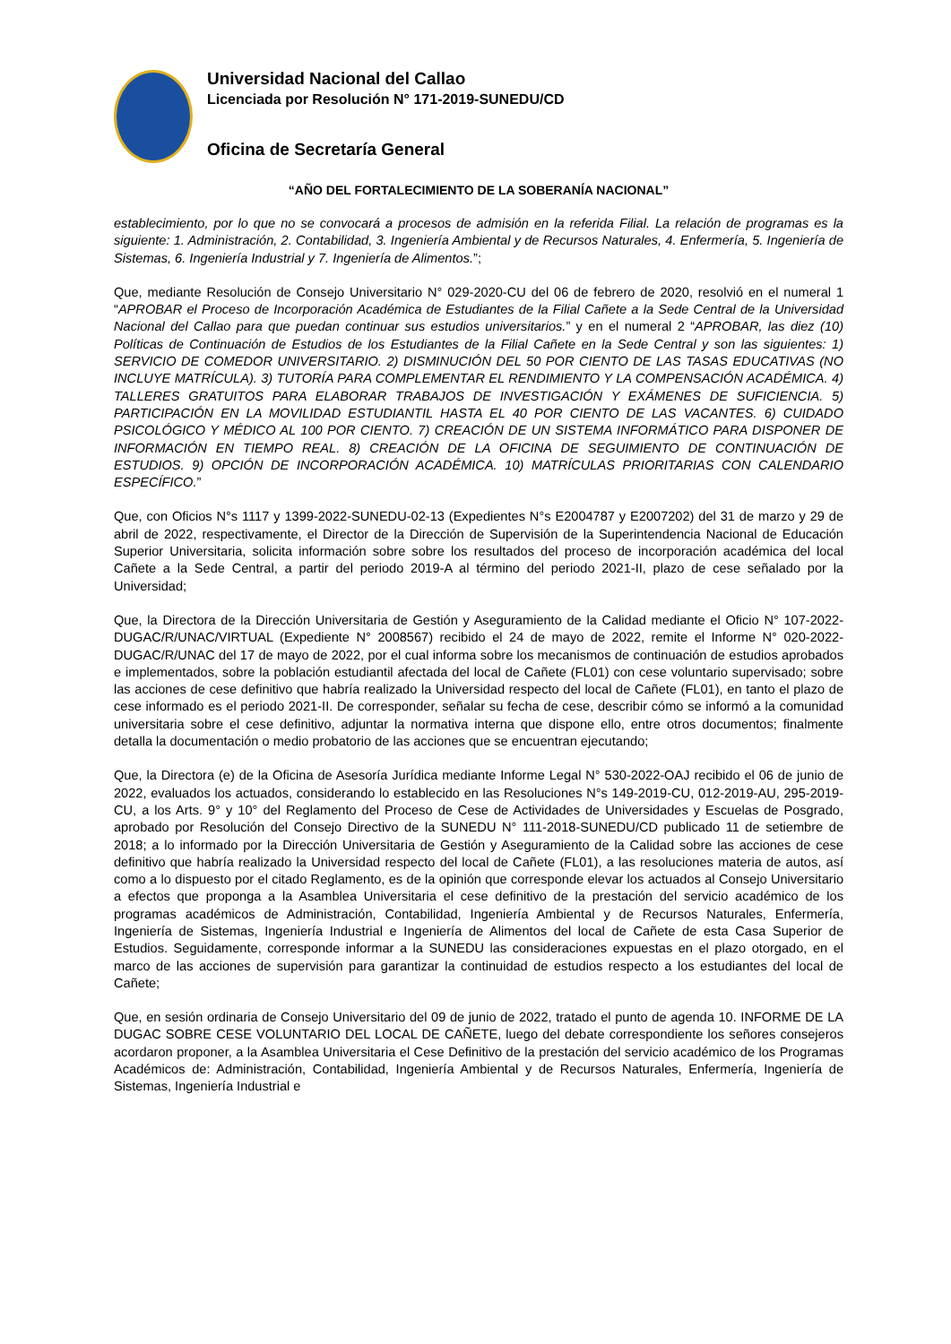Universidad Nacional del Callao
Licenciada por Resolución N° 171-2019-SUNEDU/CD
Oficina de Secretaría General
“AÑO DEL FORTALECIMIENTO DE LA SOBERANÍA NACIONAL”
establecimiento, por lo que no se convocará a procesos de admisión en la referida Filial. La relación de programas es la siguiente: 1. Administración, 2. Contabilidad, 3. Ingeniería Ambiental y de Recursos Naturales, 4. Enfermería, 5. Ingeniería de Sistemas, 6. Ingeniería Industrial y 7. Ingeniería de Alimentos.”;
Que, mediante Resolución de Consejo Universitario N° 029-2020-CU del 06 de febrero de 2020, resolvió en el numeral 1 “APROBAR el Proceso de Incorporación Académica de Estudiantes de la Filial Cañete a la Sede Central de la Universidad Nacional del Callao para que puedan continuar sus estudios universitarios.” y en el numeral 2 “APROBAR, las diez (10) Políticas de Continuación de Estudios de los Estudiantes de la Filial Cañete en la Sede Central y son las siguientes: 1) SERVICIO DE COMEDOR UNIVERSITARIO. 2) DISMINUCIÓN DEL 50 POR CIENTO DE LAS TASAS EDUCATIVAS (NO INCLUYE MATRÍCULA). 3) TUTORÍA PARA COMPLEMENTAR EL RENDIMIENTO Y LA COMPENSACIÓN ACADÉMICA. 4) TALLERES GRATUITOS PARA ELABORAR TRABAJOS DE INVESTIGACIÓN Y EXÁMENES DE SUFICIENCIA. 5) PARTICIPACIÓN EN LA MOVILIDAD ESTUDIANTIL HASTA EL 40 POR CIENTO DE LAS VACANTES. 6) CUIDADO PSICOLÓGICO Y MÉDICO AL 100 POR CIENTO. 7) CREACIÓN DE UN SISTEMA INFORMÁTICO PARA DISPONER DE INFORMACIÓN EN TIEMPO REAL. 8) CREACIÓN DE LA OFICINA DE SEGUIMIENTO DE CONTINUACIÓN DE ESTUDIOS. 9) OPCIÓN DE INCORPORACIÓN ACADÉMICA. 10) MATRÍCULAS PRIORITARIAS CON CALENDARIO ESPECÍFICO.”
Que, con Oficios N°s 1117 y 1399-2022-SUNEDU-02-13 (Expedientes N°s E2004787 y E2007202) del 31 de marzo y 29 de abril de 2022, respectivamente, el Director de la Dirección de Supervisión de la Superintendencia Nacional de Educación Superior Universitaria, solicita información sobre sobre los resultados del proceso de incorporación académica del local Cañete a la Sede Central, a partir del periodo 2019-A al término del periodo 2021-II, plazo de cese señalado por la Universidad;
Que, la Directora de la Dirección Universitaria de Gestión y Aseguramiento de la Calidad mediante el Oficio N° 107-2022-DUGAC/R/UNAC/VIRTUAL (Expediente N° 2008567) recibido el 24 de mayo de 2022, remite el Informe N° 020-2022-DUGAC/R/UNAC del 17 de mayo de 2022, por el cual informa sobre los mecanismos de continuación de estudios aprobados e implementados, sobre la población estudiantil afectada del local de Cañete (FL01) con cese voluntario supervisado; sobre las acciones de cese definitivo que habría realizado la Universidad respecto del local de Cañete (FL01), en tanto el plazo de cese informado es el periodo 2021-II. De corresponder, señalar su fecha de cese, describir cómo se informó a la comunidad universitaria sobre el cese definitivo, adjuntar la normativa interna que dispone ello, entre otros documentos; finalmente detalla la documentación o medio probatorio de las acciones que se encuentran ejecutando;
Que, la Directora (e) de la Oficina de Asesoría Jurídica mediante Informe Legal N° 530-2022-OAJ recibido el 06 de junio de 2022, evaluados los actuados, considerando lo establecido en las Resoluciones N°s 149-2019-CU, 012-2019-AU, 295-2019-CU, a los Arts. 9° y 10° del Reglamento del Proceso de Cese de Actividades de Universidades y Escuelas de Posgrado, aprobado por Resolución del Consejo Directivo de la SUNEDU N° 111-2018-SUNEDU/CD publicado 11 de setiembre de 2018; a lo informado por la Dirección Universitaria de Gestión y Aseguramiento de la Calidad sobre las acciones de cese definitivo que habría realizado la Universidad respecto del local de Cañete (FL01), a las resoluciones materia de autos, así como a lo dispuesto por el citado Reglamento, es de la opinión que corresponde elevar los actuados al Consejo Universitario a efectos que proponga a la Asamblea Universitaria el cese definitivo de la prestación del servicio académico de los programas académicos de Administración, Contabilidad, Ingeniería Ambiental y de Recursos Naturales, Enfermería, Ingeniería de Sistemas, Ingeniería Industrial e Ingeniería de Alimentos del local de Cañete de esta Casa Superior de Estudios. Seguidamente, corresponde informar a la SUNEDU las consideraciones expuestas en el plazo otorgado, en el marco de las acciones de supervisión para garantizar la continuidad de estudios respecto a los estudiantes del local de Cañete;
Que, en sesión ordinaria de Consejo Universitario del 09 de junio de 2022, tratado el punto de agenda 10. INFORME DE LA DUGAC SOBRE CESE VOLUNTARIO DEL LOCAL DE CAÑETE, luego del debate correspondiente los señores consejeros acordaron proponer, a la Asamblea Universitaria el Cese Definitivo de la prestación del servicio académico de los Programas Académicos de: Administración, Contabilidad, Ingeniería Ambiental y de Recursos Naturales, Enfermería, Ingeniería de Sistemas, Ingeniería Industrial e